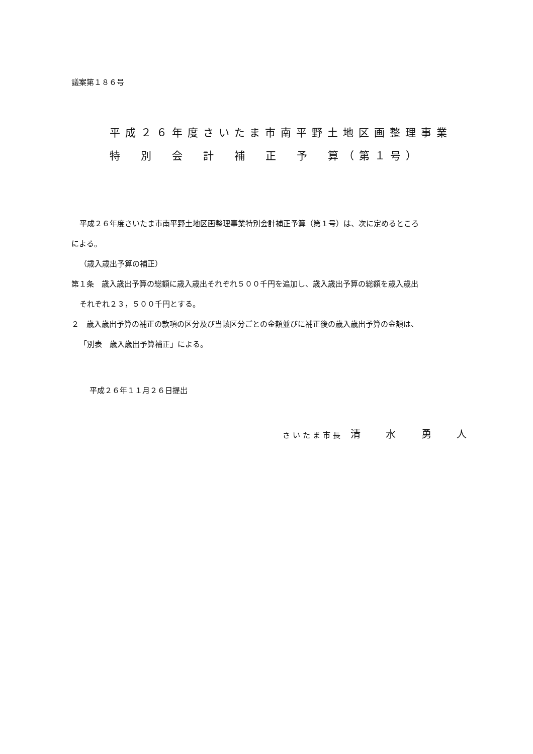議案第１８６号
平成２６年度さいたま市南平野土地区画整理事業
特　別　会　計　補　正　予　算（第１号）
平成２６年度さいたま市南平野土地区画整理事業特別会計補正予算（第１号）は、次に定めるところ
による。
（歳入歳出予算の補正）
第１条　歳入歳出予算の総額に歳入歳出それぞれ５００千円を追加し、歳入歳出予算の総額を歳入歳出
それぞれ２３，５００千円とする。
２　歳入歳出予算の補正の款項の区分及び当該区分ごとの金額並びに補正後の歳入歳出予算の金額は、
「別表　歳入歳出予算補正」による。
平成２６年１１月２６日提出
さいたま市長　清 水 勇 人